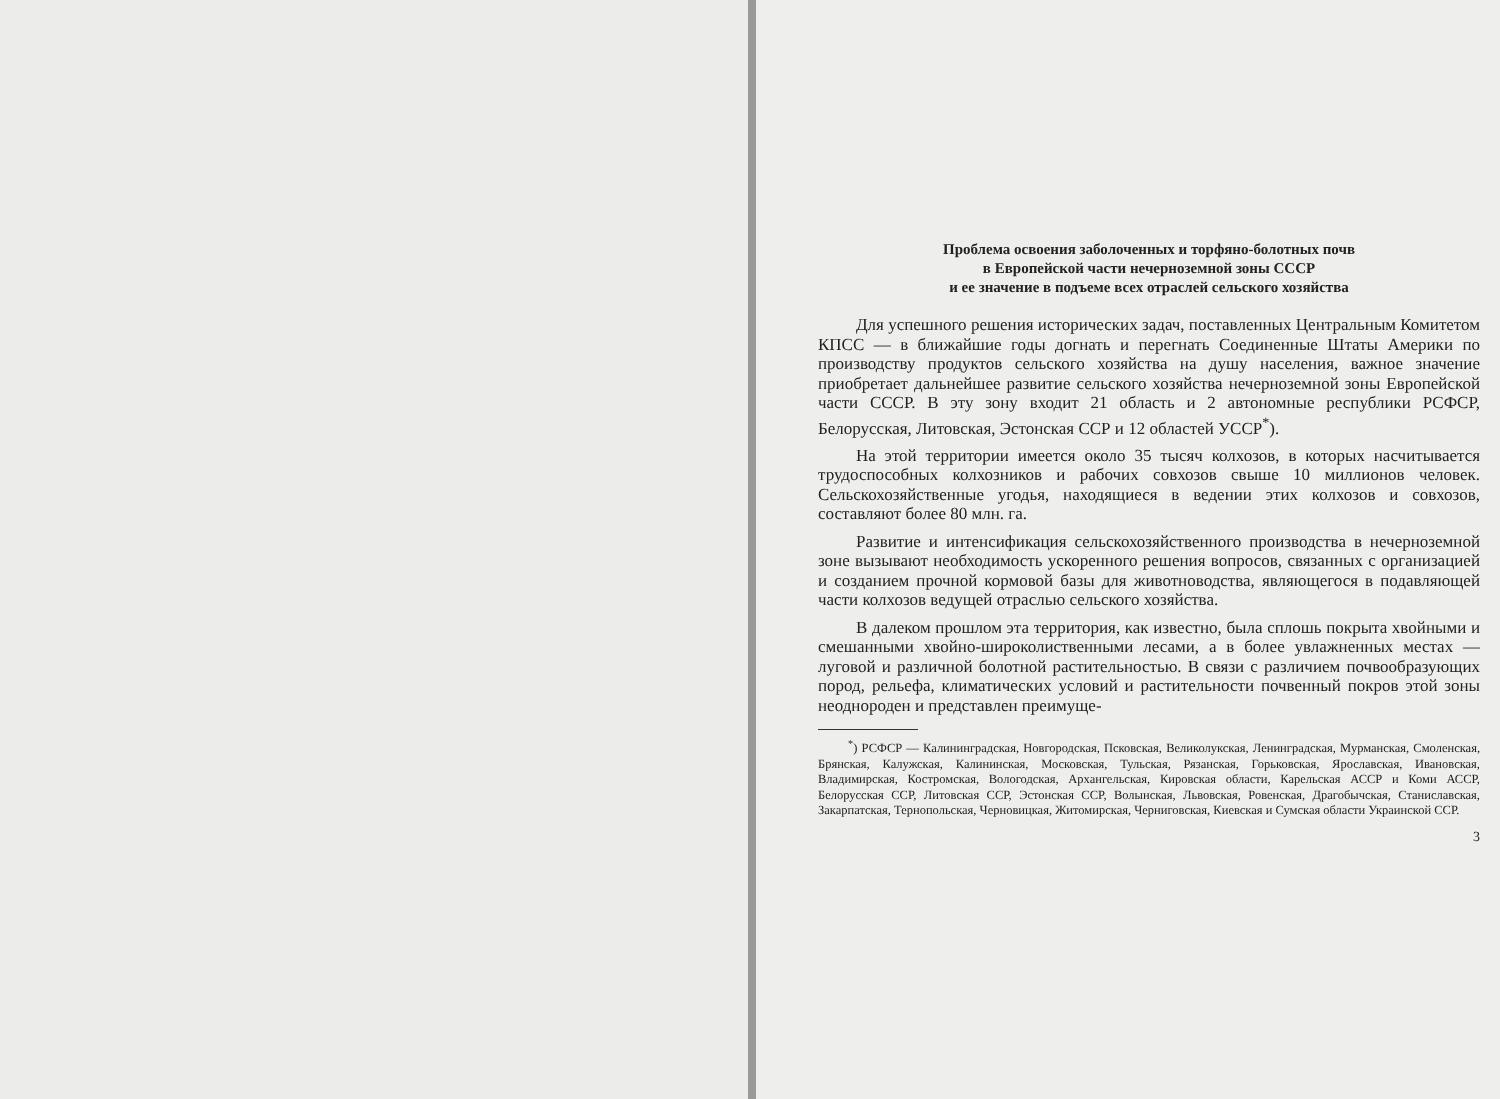Проблема освоения заболоченных и торфяно-болотных почв
в Европейской части нечерноземной зоны СССР
и ее значение в подъеме всех отраслей сельского хозяйства
Для успешного решения исторических задач, поставленных Центральным Комитетом КПСС — в ближайшие годы догнать и перегнать Соединенные Штаты Америки по производству продуктов сельского хозяйства на душу населения, важное значение приобретает дальнейшее развитие сельского хозяйства нечерноземной зоны Европейской части СССР. В эту зону входит 21 область и 2 автономные республики РСФСР, Белорусская, Литовская, Эстонская ССР и 12 областей УССР<sup>*</sup>).
На этой территории имеется около 35 тысяч колхозов, в которых насчитывается трудоспособных колхозников и рабочих совхозов свыше 10 миллионов человек. Сельскохозяйственные угодья, находящиеся в ведении этих колхозов и совхозов, составляют более 80 млн. га.
Развитие и интенсификация сельскохозяйственного производства в нечерноземной зоне вызывают необходимость ускоренного решения вопросов, связанных с организацией и созданием прочной кормовой базы для животноводства, являющегося в подавляющей части колхозов ведущей отраслью сельского хозяйства.
В далеком прошлом эта территория, как известно, была сплошь покрыта хвойными и смешанными хвойно-широколиственными лесами, а в более увлажненных местах — луговой и различной болотной растительностью. В связи с различием почвообразующих пород, рельефа, климатических условий и растительности почвенный покров этой зоны неоднороден и представлен преимуще-
<sup>*</sup>) РСФСР — Калининградская, Новгородская, Псковская, Великолукская, Ленинградская, Мурманская, Смоленская, Брянская, Калужская, Калининская, Московская, Тульская, Рязанская, Горьковская, Ярославская, Ивановская, Владимирская, Костромская, Вологодская, Архангельская, Кировская области, Карельская АССР и Коми АССР, Белорусская ССР, Литовская ССР, Эстонская ССР, Волынская, Львовская, Ровенская, Драгобычская, Станиславская, Закарпатская, Тернопольская, Черновицкая, Житомирская, Черниговская, Киевская и Сумская области Украинской ССР.
3